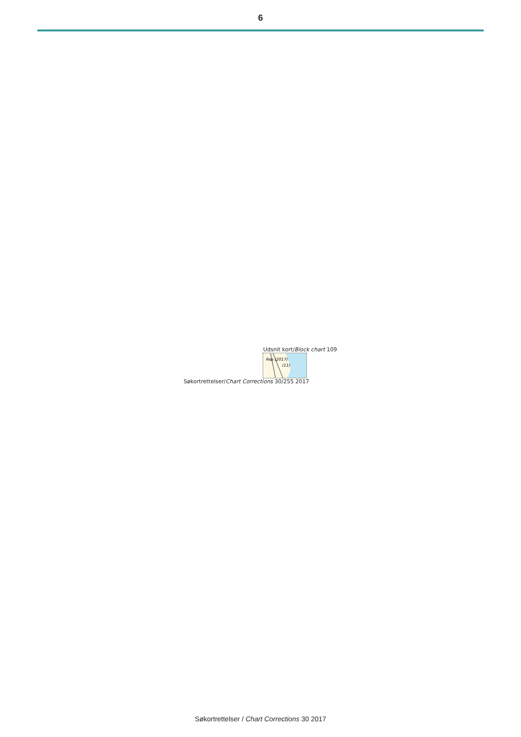6
Udsnit kort/Block chart 109
Rep (2017)
(11)
Søkortrettelser/Chart Corrections 30/255 2017
Søkortrettelser / Chart Corrections 30 2017